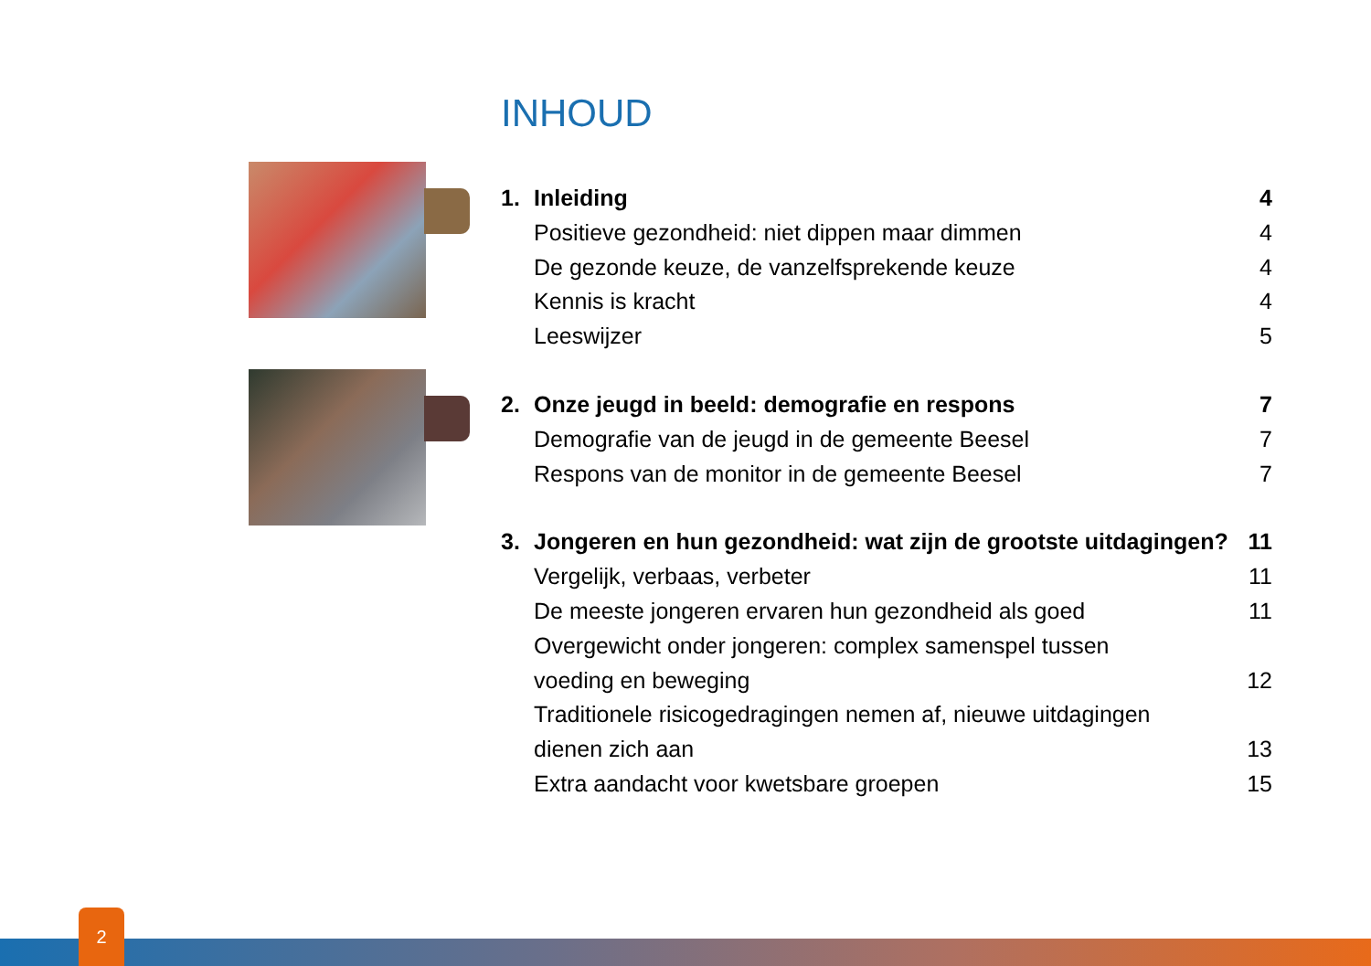INHOUD
1. Inleiding 4
Positieve gezondheid: niet dippen maar dimmen 4
De gezonde keuze, de vanzelfsprekende keuze 4
Kennis is kracht 4
Leeswijzer 5
2. Onze jeugd in beeld: demografie en respons 7
Demografie van de jeugd in de gemeente Beesel 7
Respons van de monitor in de gemeente Beesel 7
3. Jongeren en hun gezondheid: wat zijn de grootste uitdagingen? 11
Vergelijk, verbaas, verbeter 11
De meeste jongeren ervaren hun gezondheid als goed 11
Overgewicht onder jongeren: complex samenspel tussen
voeding en beweging 12
Traditionele risicogedragingen nemen af, nieuwe uitdagingen
dienen zich aan 13
Extra aandacht voor kwetsbare groepen 15
2